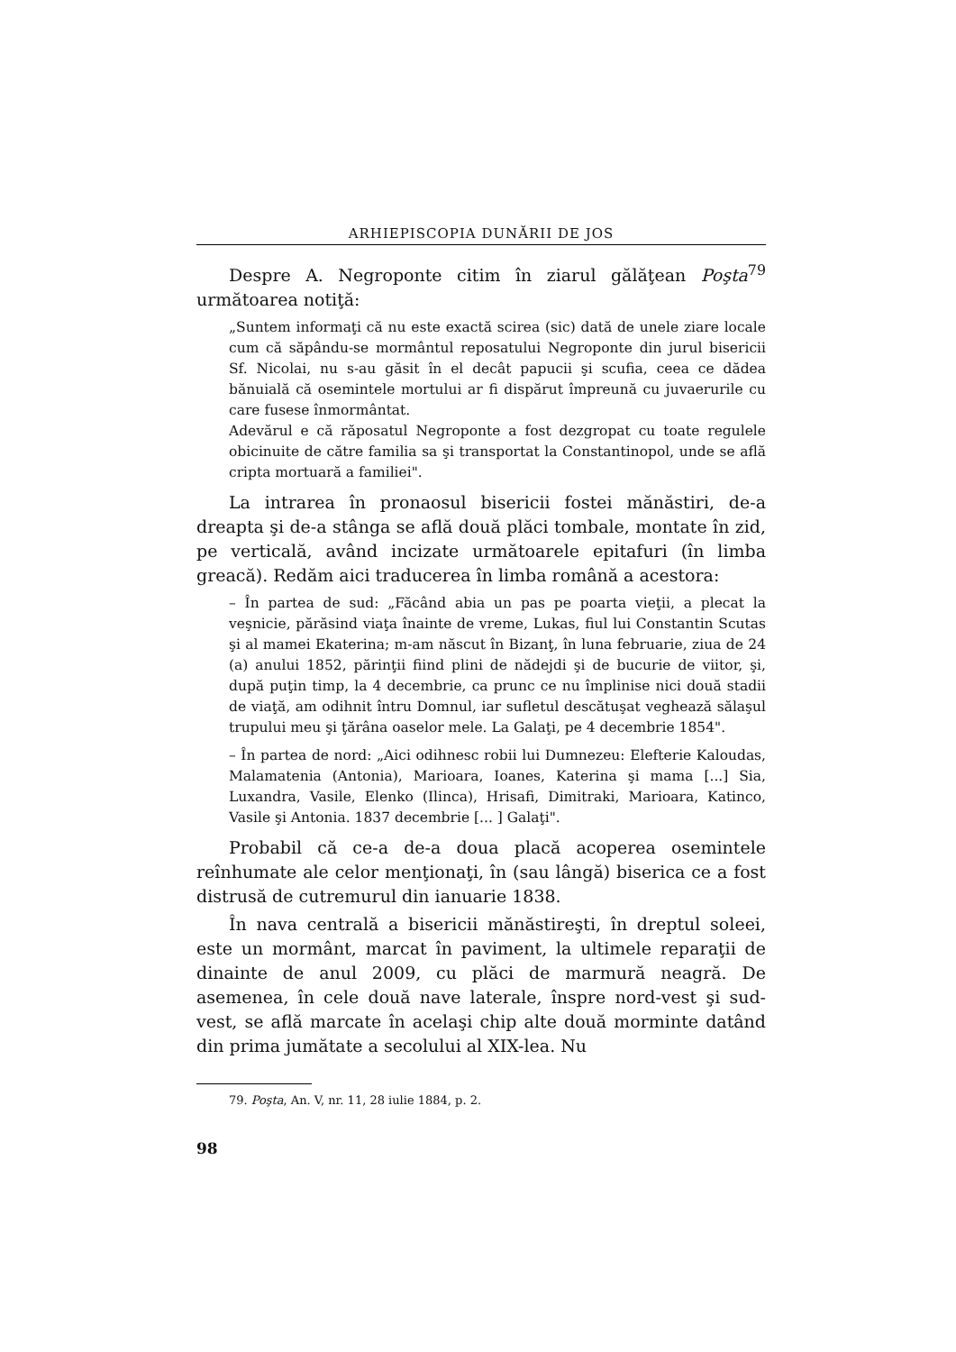ARHIEPISCOPIA DUNĂRII DE JOS
Despre A. Negroponte citim în ziarul gălăţean Poşta<sup>79</sup> următoarea notiţă:
„Suntem informaţi că nu este exactă scirea (sic) dată de unele ziare locale cum că săpându-se mormântul reposatului Negroponte din jurul bisericii Sf. Nicolai, nu s-au găsit în el decât papucii şi scufia, ceea ce dădea bănuială că osemintele mortului ar fi dispărut împreună cu juvaerurile cu care fusese înmormântat.
Adevărul e că răposatul Negroponte a fost dezgropat cu toate regulele obicinuite de către familia sa şi transportat la Constantinopol, unde se află cripta mortuară a familiei".
La intrarea în pronaosul bisericii fostei mănăstiri, de-a dreapta şi de-a stânga se află două plăci tombale, montate în zid, pe verticală, având incizate următoarele epitafuri (în limba greacă). Redăm aici traducerea în limba română a acestora:
– În partea de sud: „Făcând abia un pas pe poarta vieţii, a plecat la veşnicie, părăsind viaţa înainte de vreme, Lukas, fiul lui Constantin Scutas şi al mamei Ekaterina; m-am născut în Bizanţ, în luna februarie, ziua de 24 (a) anului 1852, părinţii fiind plini de nădejdi şi de bucurie de viitor, şi, după puţin timp, la 4 decembrie, ca prunc ce nu împlinise nici două stadii de viaţă, am odihnit întru Domnul, iar sufletul descătuşat veghează sălaşul trupului meu şi ţărâna oaselor mele. La Galaţi, pe 4 decembrie 1854".
– În partea de nord: „Aici odihnesc robii lui Dumnezeu: Elefterie Kaloudas, Malamatenia (Antonia), Marioara, Ioanes, Katerina şi mama [...] Sia, Luxandra, Vasile, Elenko (Ilinca), Hrisafi, Dimitraki, Marioara, Katinco, Vasile şi Antonia. 1837 decembrie [... ] Galaţi".
Probabil că ce-a de-a doua placă acoperea osemintele reînhumate ale celor menţionaţi, în (sau lângă) biserica ce a fost distrusă de cutremurul din ianuarie 1838.
În nava centrală a bisericii mănăstireşti, în dreptul soleei, este un mormânt, marcat în paviment, la ultimele reparaţii de dinainte de anul 2009, cu plăci de marmură neagră. De asemenea, în cele două nave laterale, înspre nord-vest şi sud-vest, se află marcate în acelaşi chip alte două morminte datând din prima jumătate a secolului al XIX-lea. Nu
79. Poşta, An. V, nr. 11, 28 iulie 1884, p. 2.
98